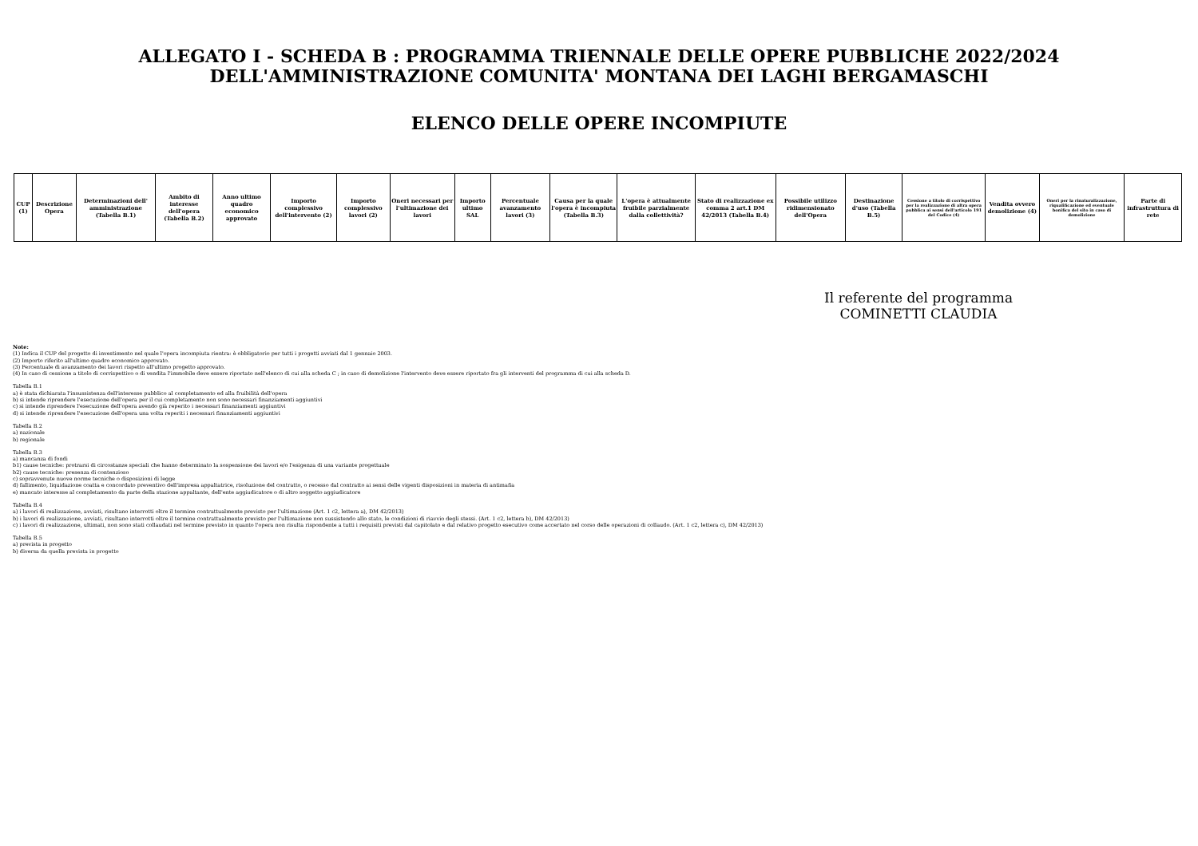ALLEGATO I - SCHEDA B : PROGRAMMA TRIENNALE DELLE OPERE PUBBLICHE 2022/2024
DELL'AMMINISTRAZIONE COMUNITA' MONTANA DEI LAGHI BERGAMASCHI
ELENCO DELLE OPERE INCOMPIUTE
| CUP (1) | Descrizione Opera | Determinazioni dell' amministrazione (Tabella B.1) | Ambito di interesse dell'opera (Tabella B.2) | Anno ultimo quadro economico approvato | Importo complessivo dell'intervento (2) | Importo complessivo lavori (2) | Oneri necessari per l'ultimazione dei lavori | Importo ultimo SAL | Percentuale avanzamento lavori (3) | Causa per la quale l'opera è incompiuta (Tabella B.3) | L'opera è attualmente fruibile parzialmente dalla collettività? | Stato di realizzazione ex comma 2 art.1 DM 42/2013 (Tabella B.4) | Possibile utilizzo ridimensionato dell'Opera | Destinazione d'uso (Tabella B.5) | Cessione a titolo di corrispettivo per la realizzazione di altra opera pubblica ai sensi dell'articolo 191 del Codice (4) | Vendita ovvero demolizione (4) | Oneri per la rinaturalizzazione, riqualificazione ed eventuale bonifica del sito in caso di demolizione | Parte di infrastruttura di rete |
| --- | --- | --- | --- | --- | --- | --- | --- | --- | --- | --- | --- | --- | --- | --- | --- | --- | --- | --- |
Il referente del programma
COMINETTI CLAUDIA
Note:
(1) Indica il CUP del progetto di investimento nel quale l'opera incompiuta rientra: è obbligatorio per tutti i progetti avviati dal 1 gennaio 2003.
(2) Importo riferito all'ultimo quadro economico approvato.
(3) Percentuale di avanzamento dei lavori rispetto all'ultimo progetto approvato.
(4) In caso di cessione a titolo di corrispettivo o di vendita l'immobile deve essere riportato nell'elenco di cui alla scheda C ; in caso di demolizione l'intervento deve essere riportato fra gli interventi del programma di cui alla scheda D.
Tabella B.1
a) è stata dichiarata l'insussistenza dell'interesse pubblico al completamento ed alla fruibilità dell'opera
b) si intende riprendere l'esecuzione dell'opera per il cui completamento non sono necessari finanziamenti aggiuntivi
c) si intende riprendere l'esecuzione dell'opera avendo già reperito i necessari finanziamenti aggiuntivi
d) si intende riprendere l'esecuzione dell'opera una volta reperiti i necessari finanziamenti aggiuntivi
Tabella B.2
a) nazionale
b) regionale
Tabella B.3
a) mancanza di fondi
b1) cause tecniche: protrarsi di circostanze speciali che hanno determinato la sospensione dei lavori e/o l'esigenza di una variante progettuale
b2) cause tecniche: presenza di contenzioso
c) sopravvenute nuove norme tecniche o disposizioni di legge
d) fallimento, liquidazione coatta e concordato preventivo dell'impresa appaltatrice, risoluzione del contratto, o recesso dal contratto ai sensi delle vigenti disposizioni in materia di antimafia
e) mancato interesse al completamento da parte della stazione appaltante, dell'ente aggiudicatore o di altro soggetto aggiudicatore
Tabella B.4
a) i lavori di realizzazione, avviati, risultano interrotti oltre il termine contrattualmente previsto per l'ultimazione (Art. 1 c2, lettera a), DM 42/2013)
b) i lavori di realizzazione, avviati, risultano interrotti oltre il termine contrattualmente previsto per l'ultimazione non sussistendo allo stato, le condizioni di riavvio degli stessi. (Art. 1 c2, lettera b), DM 42/2013)
c) i lavori di realizzazione, ultimati, non sono stati collaudati nel termine previsto in quanto l'opera non risulta rispondente a tutti i requisiti previsti dal capitolato e dal relativo progetto esecutivo come accertato nel corso delle operazioni di collaudo. (Art. 1 c2, lettera c), DM 42/2013)
Tabella B.5
a) prevista in progetto
b) diversa da quella prevista in progetto